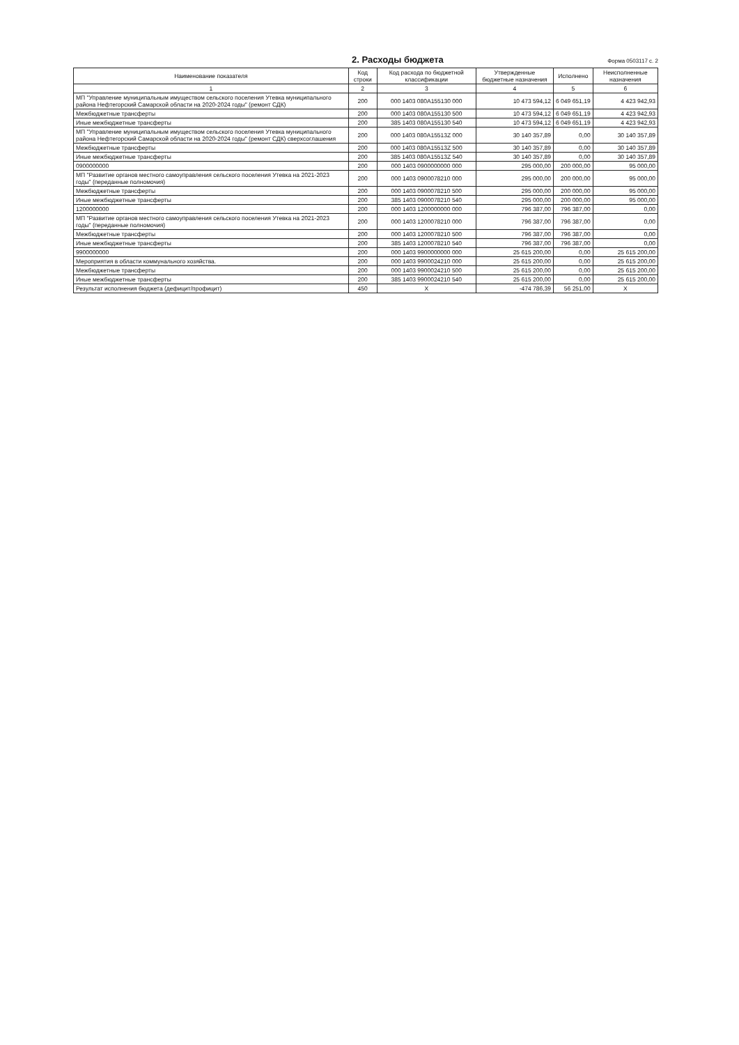2. Расходы бюджета
Форма 0503117 с. 2
| Наименование показателя | Код строки | Код расхода по бюджетной классификации | Утвержденные бюджетные назначения | Исполнено | Неисполненные назначения |
| --- | --- | --- | --- | --- | --- |
| 1 | 2 | 3 | 4 | 5 | 6 |
| МП "Управление муниципальным имуществом сельского поселения Утевка муниципального района Нефтегорский Самарской области на 2020-2024 годы" (ремонт СДК) | 200 | 000 1403 080A155130 000 | 10 473 594,12 | 6 049 651,19 | 4 423 942,93 |
| Межбюджетные трансферты | 200 | 000 1403 080A155130 500 | 10 473 594,12 | 6 049 651,19 | 4 423 942,93 |
| Иные межбюджетные трансферты | 200 | 385 1403 080A155130 540 | 10 473 594,12 | 6 049 651,19 | 4 423 942,93 |
| МП "Управление муниципальным имуществом сельского поселения Утевка муниципального района Нефтегорский Самарской области на 2020-2024 годы" (ремонт СДК) сверхсоглашения | 200 | 000 1403 080A15513Z 000 | 30 140 357,89 | 0,00 | 30 140 357,89 |
| Межбюджетные трансферты | 200 | 000 1403 080A15513Z 500 | 30 140 357,89 | 0,00 | 30 140 357,89 |
| Иные межбюджетные трансферты | 200 | 385 1403 080A15513Z 540 | 30 140 357,89 | 0,00 | 30 140 357,89 |
| 0900000000 | 200 | 000 1403 0900000000 000 | 295 000,00 | 200 000,00 | 95 000,00 |
| МП "Развитие органов местного самоуправления сельского поселения Утевка на 2021-2023 годы" (переданные полномочия) | 200 | 000 1403 0900078210 000 | 295 000,00 | 200 000,00 | 95 000,00 |
| Межбюджетные трансферты | 200 | 000 1403 0900078210 500 | 295 000,00 | 200 000,00 | 95 000,00 |
| Иные межбюджетные трансферты | 200 | 385 1403 0900078210 540 | 295 000,00 | 200 000,00 | 95 000,00 |
| 1200000000 | 200 | 000 1403 1200000000 000 | 796 387,00 | 796 387,00 | 0,00 |
| МП "Развитие органов местного самоуправления сельского поселения Утевка на 2021-2023 годы" (переданные полномочия) | 200 | 000 1403 1200078210 000 | 796 387,00 | 796 387,00 | 0,00 |
| Межбюджетные трансферты | 200 | 000 1403 1200078210 500 | 796 387,00 | 796 387,00 | 0,00 |
| Иные межбюджетные трансферты | 200 | 385 1403 1200078210 540 | 796 387,00 | 796 387,00 | 0,00 |
| 9900000000 | 200 | 000 1403 9900000000 000 | 25 615 200,00 | 0,00 | 25 615 200,00 |
| Мероприятия в области коммунального хозяйства. | 200 | 000 1403 9900024210 000 | 25 615 200,00 | 0,00 | 25 615 200,00 |
| Межбюджетные трансферты | 200 | 000 1403 9900024210 500 | 25 615 200,00 | 0,00 | 25 615 200,00 |
| Иные межбюджетные трансферты | 200 | 385 1403 9900024210 540 | 25 615 200,00 | 0,00 | 25 615 200,00 |
| Результат исполнения бюджета (дефицит/профицит) | 450 | X | -474 786,39 | 56 251,00 | X |